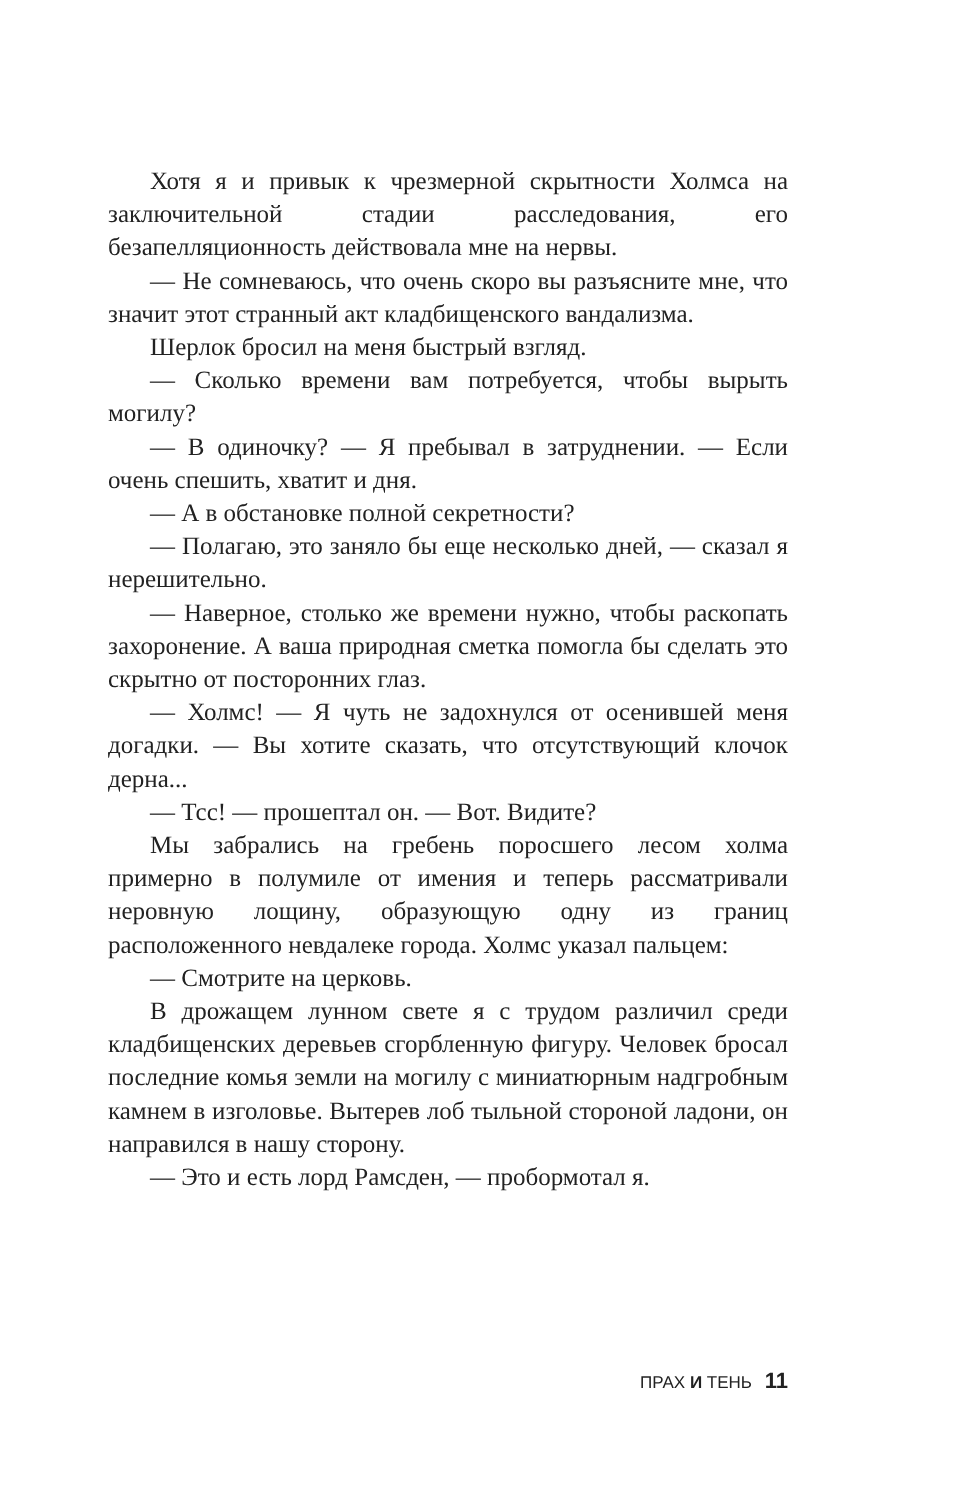Хотя я и привык к чрезмерной скрытности Холмса на заключительной стадии расследования, его безапелляционность действовала мне на нервы.
— Не сомневаюсь, что очень скоро вы разъясните мне, что значит этот странный акт кладбищенского вандализма.
Шерлок бросил на меня быстрый взгляд.
— Сколько времени вам потребуется, чтобы вырыть могилу?
— В одиночку? — Я пребывал в затруднении. — Если очень спешить, хватит и дня.
— А в обстановке полной секретности?
— Полагаю, это заняло бы еще несколько дней, — сказал я нерешительно.
— Наверное, столько же времени нужно, чтобы раскопать захоронение. А ваша природная сметка помогла бы сделать это скрытно от посторонних глаз.
— Холмс! — Я чуть не задохнулся от осенившей меня догадки. — Вы хотите сказать, что отсутствующий клочок дерна...
— Тсс! — прошептал он. — Вот. Видите?
Мы забрались на гребень поросшего лесом холма примерно в полумиле от имения и теперь рассматривали неровную лощину, образующую одну из границ расположенного невдалеке города. Холмс указал пальцем:
— Смотрите на церковь.
В дрожащем лунном свете я с трудом различил среди кладбищенских деревьев сгорбленную фигуру. Человек бросал последние комья земли на могилу с миниатюрным надгробным камнем в изголовье. Вытерев лоб тыльной стороной ладони, он направился в нашу сторону.
— Это и есть лорд Рамсден, — пробормотал я.
ПРАХ И ТЕНЬ 11